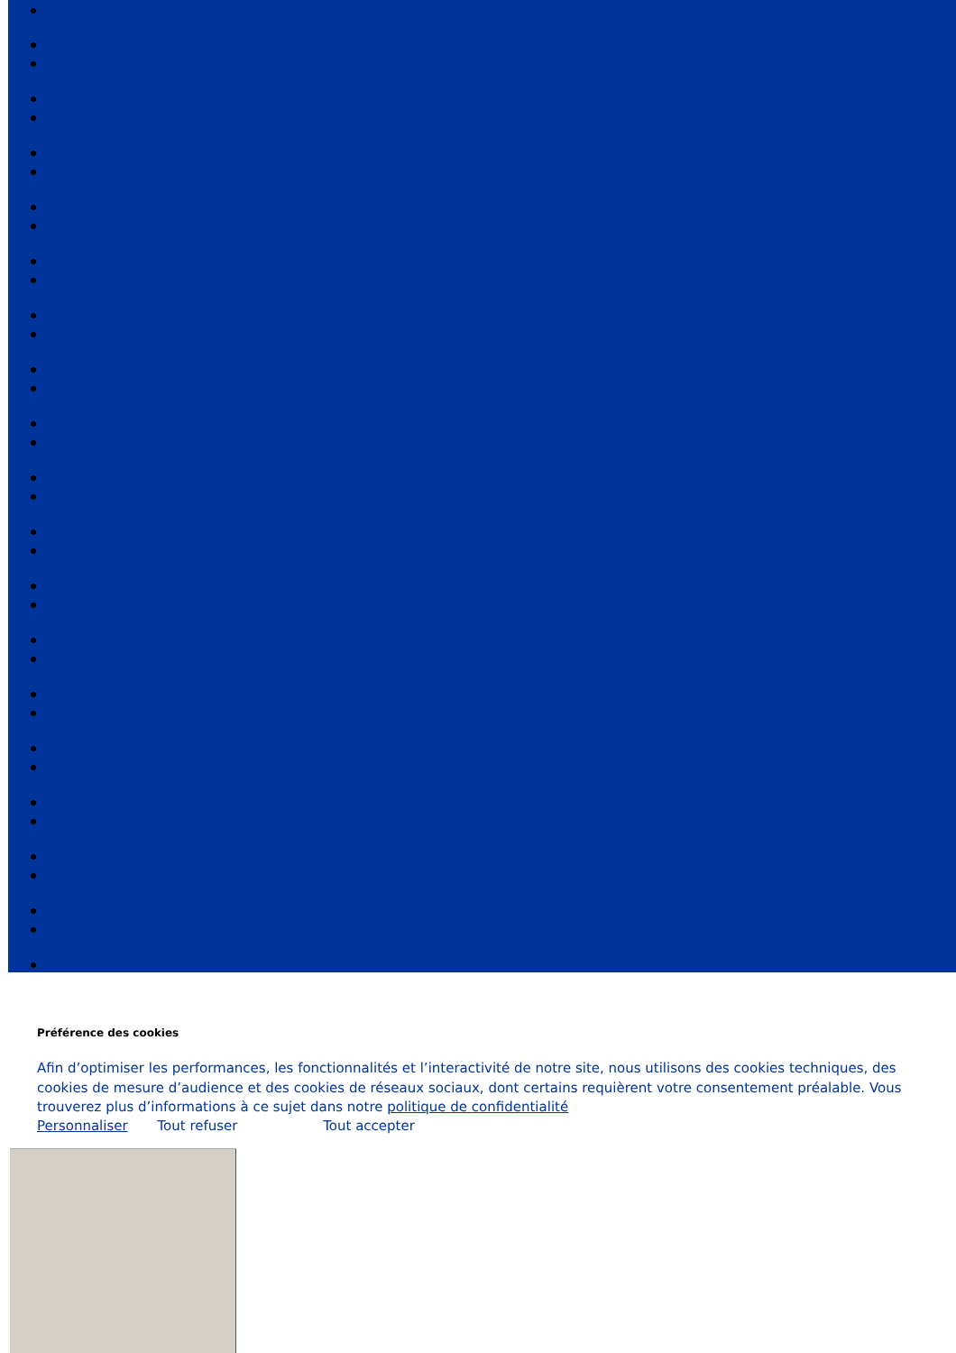Préférence des cookies
Afin d’optimiser les performances, les fonctionnalités et l’interactivité de notre site, nous utilisons des cookies techniques, des cookies de mesure d’audience et des cookies de réseaux sociaux, dont certains requièrent votre consentement préalable. Vous trouverez plus d’informations à ce sujet dans notre politique de confidentialité
Personnaliser Tout refuser Tout accepter